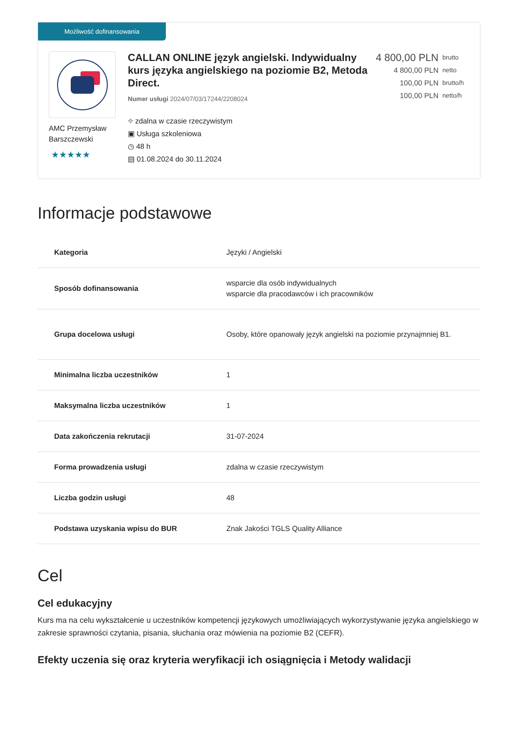Możliwość dofinansowania
AMC Przemysław Barszczewski
★★★★★
CALLAN ONLINE język angielski. Indywidualny kurs języka angielskiego na poziomie B2, Metoda Direct.
Numer usługi 2024/07/03/17244/2208024
⌖ zdalna w czasie rzeczywistym
▣ Usługa szkoleniowa
◷ 48 h
▤ 01.08.2024 do 30.11.2024
4 800,00 PLN brutto
4 800,00 PLN netto
100,00 PLN brutto/h
100,00 PLN netto/h
Informacje podstawowe
| Kategoria | Języki / Angielski |
| Sposób dofinansowania | wsparcie dla osób indywidualnych wsparcie dla pracodawców i ich pracowników |
| Grupa docelowa usługi | Osoby, które opanowały język angielski na poziomie przynajmniej B1. |
| Minimalna liczba uczestników | 1 |
| Maksymalna liczba uczestników | 1 |
| Data zakończenia rekrutacji | 31-07-2024 |
| Forma prowadzenia usługi | zdalna w czasie rzeczywistym |
| Liczba godzin usługi | 48 |
| Podstawa uzyskania wpisu do BUR | Znak Jakości TGLS Quality Alliance |
Cel
Cel edukacyjny
Kurs ma na celu wykształcenie u uczestników kompetencji językowych umożliwiających wykorzystywanie języka angielskiego w zakresie sprawności czytania, pisania, słuchania oraz mówienia na poziomie B2 (CEFR).
Efekty uczenia się oraz kryteria weryfikacji ich osiągnięcia i Metody walidacji